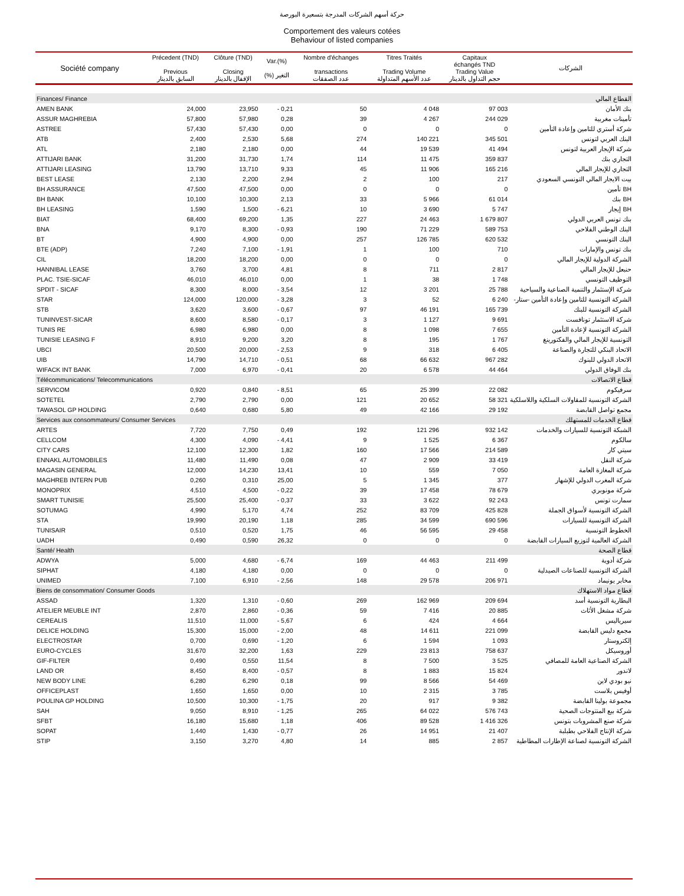حركة أسهم الشركات المدرجة بتسعيرة البورصة
Comportement des valeurs cotées
Behaviour of listed companies
| Société company | Précedent (TND) Previous السابق بالدينار | Clôture (TND) Closing الإقفال بالدينار | Var.(%) (%) التغير | Nombre d'échanges transactions عدد الصفقات | Titres Traités Trading Volume عدد الأسهم المتداولة | Capitaux échangés TND Trading Value حجم التداول بالدينار | الشركات |
| --- | --- | --- | --- | --- | --- | --- | --- |
| Finances/ Finance | | | | | | | القطاع المالي |
| AMEN BANK | 24,000 | 23,950 | - 0,21 | 50 | 4 048 | 97 003 | بنك الأمان |
| ASSUR MAGHREBIA | 57,800 | 57,980 | 0,28 | 39 | 4 267 | 244 029 | تأمينات مغربية |
| ASTREE | 57,430 | 57,430 | 0,00 | 0 | 0 | 0 | شركة أستري للتامين وإعادة التأمين |
| ATB | 2,400 | 2,530 | 5,68 | 274 | 140 221 | 345 501 | البنك العربي لتونس |
| ATL | 2,180 | 2,180 | 0,00 | 44 | 19 539 | 41 494 | شركة الإيجار العربية لتونس |
| ATTIJARI BANK | 31,200 | 31,730 | 1,74 | 114 | 11 475 | 359 837 | التجاري بنك |
| ATTIJARI LEASING | 13,790 | 13,710 | 9,33 | 45 | 11 906 | 165 216 | التجاري للإيجار المالي |
| BEST LEASE | 2,130 | 2,200 | 2,94 | 2 | 100 | 217 | بيت الايجار المالي التونسي السعودي |
| BH ASSURANCE | 47,500 | 47,500 | 0,00 | 0 | 0 | 0 | BH تأمين |
| BH BANK | 10,100 | 10,300 | 2,13 | 33 | 5 966 | 61 014 | BH بنك |
| BH LEASING | 1,590 | 1,500 | - 6,21 | 10 | 3 690 | 5 747 | BH إيجار |
| BIAT | 68,400 | 69,200 | 1,35 | 227 | 24 463 | 1 679 807 | بنك تونس العربي الدولي |
| BNA | 9,170 | 8,300 | - 0,93 | 190 | 71 229 | 589 753 | البنك الوطني الفلاحي |
| BT | 4,900 | 4,900 | 0,00 | 257 | 126 785 | 620 532 | البنك التونسي |
| BTE (ADP) | 7,240 | 7,100 | - 1,91 | 1 | 100 | 710 | بنك تونس والإمارات |
| CIL | 18,200 | 18,200 | 0,00 | 0 | 0 | 0 | الشركة الدولية للإيجار المالي |
| HANNIBAL LEASE | 3,760 | 3,700 | 4,81 | 8 | 711 | 2 817 | حنبعل للإيجار المالي |
| PLAC. TSIE-SICAF | 46,010 | 46,010 | 0,00 | 1 | 38 | 1 748 | التوظيف التونسي |
| SPDIT - SICAF | 8,300 | 8,000 | - 3,54 | 12 | 3 201 | 25 788 | شركة الإستثمار والتنمية الصناعية والسياحية |
| STAR | 124,000 | 120,000 | - 3,28 | 3 | 52 | 6 240 | الشركة التونسية للتامين وإعادة التأمين -ستار- |
| STB | 3,620 | 3,600 | - 0,67 | 97 | 46 191 | 165 739 | الشركة التونسية للبنك |
| TUNINVEST-SICAR | 8,600 | 8,580 | - 0,17 | 3 | 1 127 | 9 691 | شركة الاستثمار تونافست |
| TUNIS RE | 6,980 | 6,980 | 0,00 | 8 | 1 098 | 7 655 | الشركة التونسية لإعادة التأمين |
| TUNISIE LEASING F | 8,910 | 9,200 | 3,20 | 8 | 195 | 1 767 | التونسية للإيجار المالي والفكتورينغ |
| UBCI | 20,500 | 20,000 | - 2,53 | 9 | 318 | 6 405 | الاتحاد البنكي للتجارة والصناعة |
| UIB | 14,790 | 14,710 | - 0,51 | 68 | 66 632 | 967 282 | الاتحاد الدولي للبنوك |
| WIFACK INT BANK | 7,000 | 6,970 | - 0,41 | 20 | 6 578 | 44 464 | بنك الوفاق الدولي |
| Télécommunications/ Telecommunications | | | | | | | قطاع الاتصالات |
| SERVICOM | 0,920 | 0,840 | - 8,51 | 65 | 25 399 | 22 082 | سرفيكوم |
| SOTETEL | 2,790 | 2,790 | 0,00 | 121 | 20 652 | 58 321 | الشركة التونسية للمقاولات السلكية واللاسلكية |
| TAWASOL GP HOLDING | 0,640 | 0,680 | 5,80 | 49 | 42 166 | 29 192 | مجمع تواصل القابضة |
| Services aux consommateurs/ Consumer Services | | | | | | | قطاع الخدمات للمستهلك |
| ARTES | 7,720 | 7,750 | 0,49 | 192 | 121 296 | 932 142 | الشبكة التونسية للسيارات والخدمات |
| CELLCOM | 4,300 | 4,090 | - 4,41 | 9 | 1 525 | 6 367 | سالكوم |
| CITY CARS | 12,100 | 12,300 | 1,82 | 160 | 17 566 | 214 589 | سيتي كار |
| ENNAKL AUTOMOBILES | 11,480 | 11,490 | 0,08 | 47 | 2 909 | 33 419 | شركة النقل |
| MAGASIN GENERAL | 12,000 | 14,230 | 13,41 | 10 | 559 | 7 050 | شركة المغازة العامة |
| MAGHREB INTERN PUB | 0,260 | 0,310 | 25,00 | 5 | 1 345 | 377 | شركة المغرب الدولي للإشهار |
| MONOPRIX | 4,510 | 4,500 | - 0,22 | 39 | 17 458 | 78 679 | شركة مونوبري |
| SMART TUNISIE | 25,500 | 25,400 | - 0,37 | 33 | 3 622 | 92 243 | سمارت تونس |
| SOTUMAG | 4,990 | 5,170 | 4,74 | 252 | 83 709 | 425 828 | الشركة التونسية لأسواق الجملة |
| STA | 19,990 | 20,190 | 1,18 | 285 | 34 599 | 690 596 | الشركة التونسية للسيارات |
| TUNISAIR | 0,510 | 0,520 | 1,75 | 46 | 56 595 | 29 458 | الخطوط التونسية |
| UADH | 0,490 | 0,590 | 26,32 | 0 | 0 | 0 | الشركة العالمية لتوزيع السيارات القابضة |
| Santé/ Health | | | | | | | قطاع الصحة |
| ADWYA | 5,000 | 4,680 | - 6,74 | 169 | 44 463 | 211 499 | شركة أدوية |
| SIPHAT | 4,180 | 4,180 | 0,00 | 0 | 0 | 0 | الشركة التونسية للصناعات الصيدلية |
| UNIMED | 7,100 | 6,910 | - 2,56 | 148 | 29 578 | 206 971 | مخابر يونيماد |
| Biens de consommation/ Consumer Goods | | | | | | | قطاع مواد الاستهلاك |
| ASSAD | 1,320 | 1,310 | - 0,60 | 269 | 162 969 | 209 694 | البطارية التونسية أسد |
| ATELIER MEUBLE INT | 2,870 | 2,860 | - 0,36 | 59 | 7 416 | 20 885 | شركة مشغل الأثاث |
| CEREALIS | 11,510 | 11,000 | - 5,67 | 6 | 424 | 4 664 | سيرياليس |
| DELICE HOLDING | 15,300 | 15,000 | - 2,00 | 48 | 14 611 | 221 099 | مجمع دليس القابضة |
| ELECTROSTAR | 0,700 | 0,690 | - 1,20 | 6 | 1 594 | 1 093 | إلكتروستار |
| EURO-CYCLES | 31,670 | 32,200 | 1,63 | 229 | 23 813 | 758 637 | أوروسيكل |
| GIF-FILTER | 0,490 | 0,550 | 11,54 | 8 | 7 500 | 3 525 | الشركة الصناعية العامة للمصافي |
| LAND OR | 8,450 | 8,400 | - 0,57 | 8 | 1 883 | 15 824 | لاندور |
| NEW BODY LINE | 6,280 | 6,290 | 0,18 | 99 | 8 566 | 54 469 | نيو بودي لاين |
| OFFICEPLAST | 1,650 | 1,650 | 0,00 | 10 | 2 315 | 3 785 | أوفيس بلاست |
| POULINA GP HOLDING | 10,500 | 10,300 | - 1,75 | 20 | 917 | 9 382 | مجموعة بولينا القابضة |
| SAH | 9,050 | 8,910 | - 1,25 | 265 | 64 022 | 576 743 | شركة بيع المنتوجات الصحية |
| SFBT | 16,180 | 15,680 | 1,18 | 406 | 89 528 | 1 416 326 | شركة صنع المشروبات بتونس |
| SOPAT | 1,440 | 1,430 | - 0,77 | 26 | 14 951 | 21 407 | شركة الإنتاج الفلاحي بطبلبة |
| STIP | 3,150 | 3,270 | 4,80 | 14 | 885 | 2 857 | الشركة التونسية لصناعة الإطارات المطاطية |